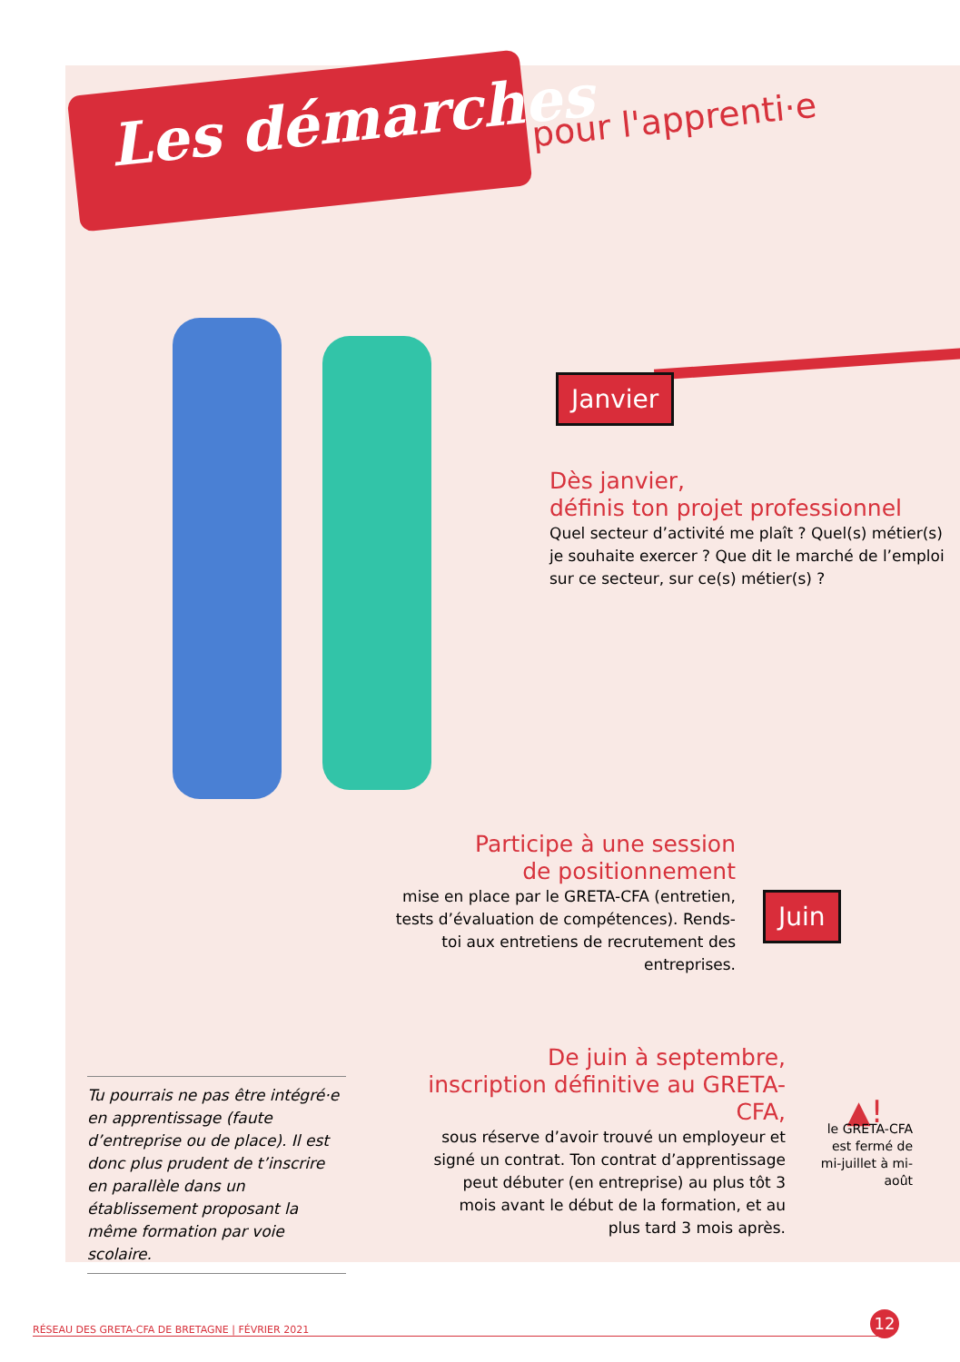Les démarches pour l'apprenti·e
Janvier
Dès janvier,
définis ton projet professionnel
Quel secteur d’activité me plaît ? Quel(s) métier(s) je souhaite exercer ? Que dit le marché de l’emploi sur ce secteur, sur ce(s) métier(s) ?
Participe à une session
de positionnement
mise en place par le GRETA-CFA (entretien, tests d’évaluation de compétences). Rends-toi aux entretiens de recrutement des entreprises.
Juin
De juin à septembre, inscription définitive au GRETA-CFA,
sous réserve d’avoir trouvé un employeur et signé un contrat. Ton contrat d’apprentissage peut débuter (en entreprise) au plus tôt 3 mois avant le début de la formation, et au plus tard 3 mois après.
Tu pourrais ne pas être intégré·e en apprentissage (faute d’entreprise ou de place). Il est donc plus prudent de t’inscrire en parallèle dans un établissement proposant la même formation par voie scolaire.
▲!
le GRETA-CFA est fermé de mi-juillet à mi-août
RÉSEAU DES GRETA-CFA DE BRETAGNE | FÉVRIER 2021
12